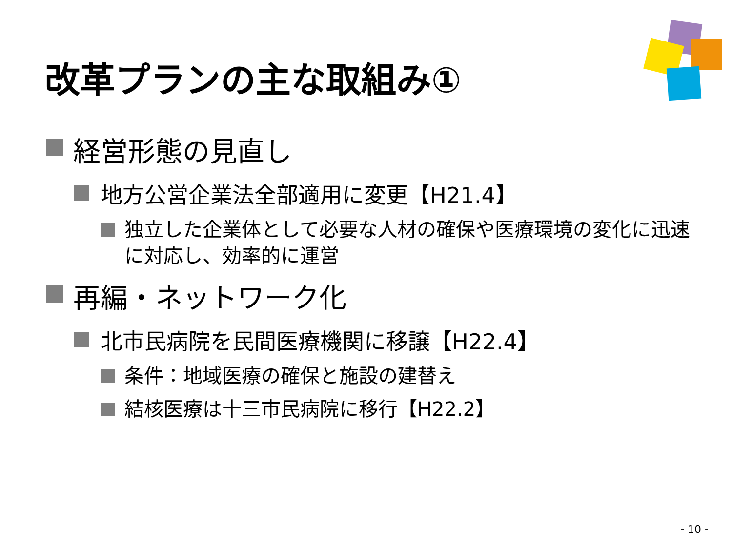改革プランの主な取組み①
経営形態の見直し
地方公営企業法全部適用に変更【H21.4】
独立した企業体として必要な人材の確保や医療環境の変化に迅速に対応し、効率的に運営
再編・ネットワーク化
北市民病院を民間医療機関に移譲【H22.4】
条件：地域医療の確保と施設の建替え
結核医療は十三市民病院に移行【H22.2】
- 10 -